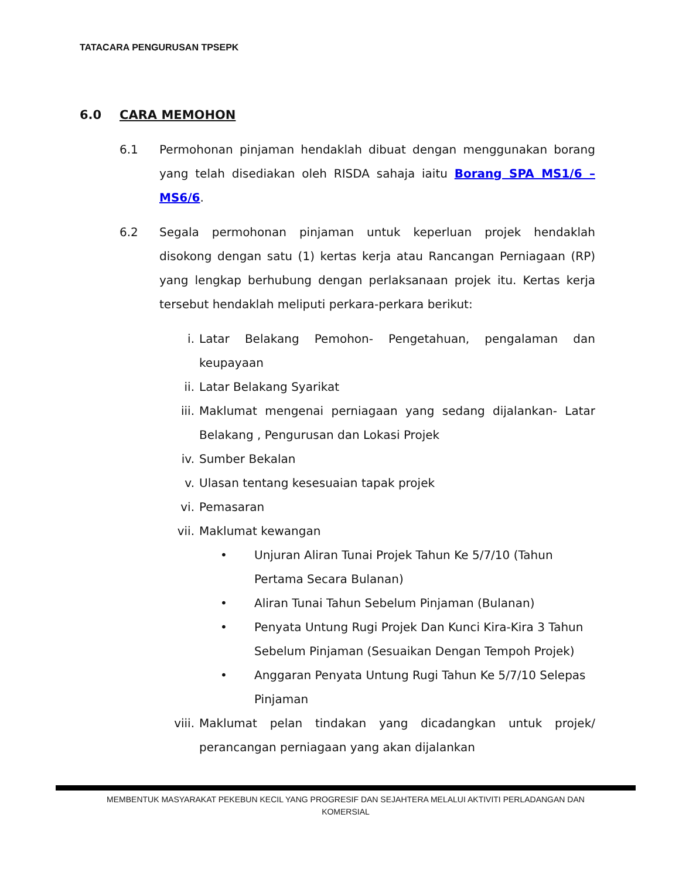TATACARA PENGURUSAN TPSEPK
6.0 CARA MEMOHON
6.1 Permohonan pinjaman hendaklah dibuat dengan menggunakan borang yang telah disediakan oleh RISDA sahaja iaitu Borang SPA MS1/6 – MS6/6.
6.2 Segala permohonan pinjaman untuk keperluan projek hendaklah disokong dengan satu (1) kertas kerja atau Rancangan Perniagaan (RP) yang lengkap berhubung dengan perlaksanaan projek itu. Kertas kerja tersebut hendaklah meliputi perkara-perkara berikut:
i. Latar Belakang Pemohon- Pengetahuan, pengalaman dan keupayaan
ii. Latar Belakang Syarikat
iii. Maklumat mengenai perniagaan yang sedang dijalankan- Latar Belakang , Pengurusan dan Lokasi Projek
iv. Sumber Bekalan
v. Ulasan tentang kesesuaian tapak projek
vi. Pemasaran
vii. Maklumat kewangan
• Unjuran Aliran Tunai Projek Tahun Ke 5/7/10 (Tahun Pertama Secara Bulanan)
• Aliran Tunai Tahun Sebelum Pinjaman (Bulanan)
• Penyata Untung Rugi Projek Dan Kunci Kira-Kira 3 Tahun Sebelum Pinjaman (Sesuaikan Dengan Tempoh Projek)
• Anggaran Penyata Untung Rugi Tahun Ke 5/7/10 Selepas
Pinjaman
viii. Maklumat pelan tindakan yang dicadangkan untuk projek/ perancangan perniagaan yang akan dijalankan
MEMBENTUK MASYARAKAT PEKEBUN KECIL YANG PROGRESIF DAN SEJAHTERA MELALUI AKTIVITI PERLADANGAN DAN
KOMERSIAL